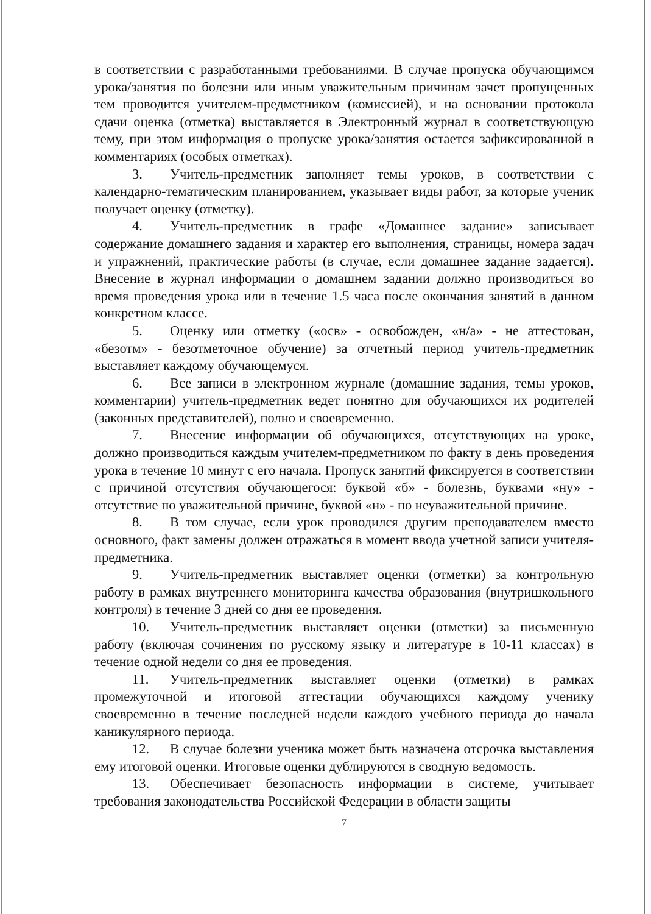в соответствии с разработанными требованиями. В случае пропуска обучающимся урока/занятия по болезни или иным уважительным причинам зачет пропущенных тем проводится учителем-предметником (комиссией), и на основании протокола сдачи оценка (отметка) выставляется в Электронный журнал в соответствующую тему, при этом информация о пропуске урока/занятия остается зафиксированной в комментариях (особых отметках).
3. Учитель-предметник заполняет темы уроков, в соответствии с календарно-тематическим планированием, указывает виды работ, за которые ученик получает оценку (отметку).
4. Учитель-предметник в графе «Домашнее задание» записывает содержание домашнего задания и характер его выполнения, страницы, номера задач и упражнений, практические работы (в случае, если домашнее задание задается). Внесение в журнал информации о домашнем задании должно производиться во время проведения урока или в течение 1.5 часа после окончания занятий в данном конкретном классе.
5. Оценку или отметку («осв» - освобожден, «н/а» - не аттестован, «безотм» - безотметочное обучение) за отчетный период учитель-предметник выставляет каждому обучающемуся.
6. Все записи в электронном журнале (домашние задания, темы уроков, комментарии) учитель-предметник ведет понятно для обучающихся их родителей (законных представителей), полно и своевременно.
7. Внесение информации об обучающихся, отсутствующих на уроке, должно производиться каждым учителем-предметником по факту в день проведения урока в течение 10 минут с его начала. Пропуск занятий фиксируется в соответствии с причиной отсутствия обучающегося: буквой «б» - болезнь, буквами «ну» - отсутствие по уважительной причине, буквой «н» - по неуважительной причине.
8. В том случае, если урок проводился другим преподавателем вместо основного, факт замены должен отражаться в момент ввода учетной записи учителя-предметника.
9. Учитель-предметник выставляет оценки (отметки) за контрольную работу в рамках внутреннего мониторинга качества образования (внутришкольного контроля) в течение 3 дней со дня ее проведения.
10. Учитель-предметник выставляет оценки (отметки) за письменную работу (включая сочинения по русскому языку и литературе в 10-11 классах) в течение одной недели со дня ее проведения.
11. Учитель-предметник выставляет оценки (отметки) в рамках промежуточной и итоговой аттестации обучающихся каждому ученику своевременно в течение последней недели каждого учебного периода до начала каникулярного периода.
12. В случае болезни ученика может быть назначена отсрочка выставления ему итоговой оценки. Итоговые оценки дублируются в сводную ведомость.
13. Обеспечивает безопасность информации в системе, учитывает требования законодательства Российской Федерации в области защиты
7